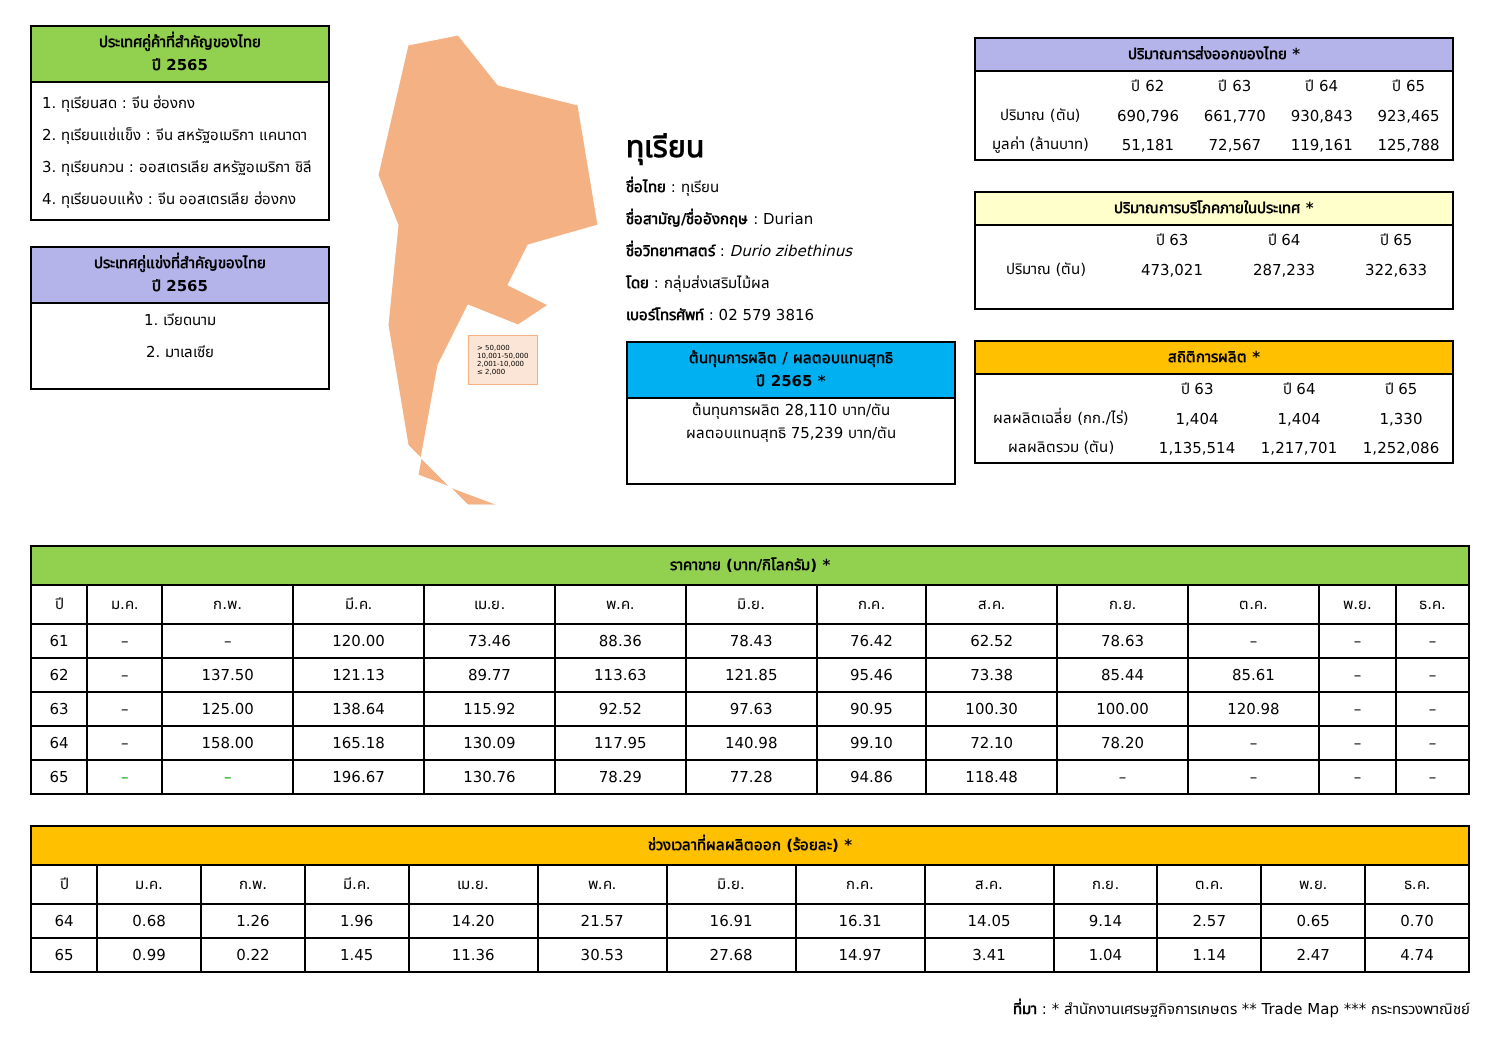ประเทศคู่ค้าที่สำคัญของไทย
ปี 2565
1. ทุเรียนสด : จีน ฮ่องกง
2. ทุเรียนแช่แข็ง : จีน สหรัฐอเมริกา แคนาดา
3. ทุเรียนกวน : ออสเตรเลีย สหรัฐอเมริกา ชิลี
4. ทุเรียนอบแห้ง : จีน ออสเตรเลีย ฮ่องกง
ประเทศคู่แข่งที่สำคัญของไทย
ปี 2565
1. เวียดนาม
2. มาเลเซีย
> 50,000
10,001-50,000
2,001-10,000
≤ 2,000
ทุเรียน
ชื่อไทย : ทุเรียน
ชื่อสามัญ/ชื่ออังกฤษ : Durian
ชื่อวิทยาศาสตร์ : Durio zibethinus
โดย : กลุ่มส่งเสริมไม้ผล
เบอร์โทรศัพท์ : 02 579 3816
ต้นทุนการผลิต / ผลตอบแทนสุทธิ
ปี 2565 *
ต้นทุนการผลิต 28,110 บาท/ตัน
ผลตอบแทนสุทธิ 75,239 บาท/ตัน
ปริมาณการส่งออกของไทย *
| | ปี 62 | ปี 63 | ปี 64 | ปี 65 |
| ปริมาณ (ตัน) | 690,796 | 661,770 | 930,843 | 923,465 |
| มูลค่า (ล้านบาท) | 51,181 | 72,567 | 119,161 | 125,788 |
ปริมาณการบริโภคภายในประเทศ *
| | ปี 63 | ปี 64 | ปี 65 |
| ปริมาณ (ตัน) | 473,021 | 287,233 | 322,633 |
สถิติการผลิต *
| | ปี 63 | ปี 64 | ปี 65 |
| ผลผลิตเฉลี่ย (กก./ไร่) | 1,404 | 1,404 | 1,330 |
| ผลผลิตรวม (ตัน) | 1,135,514 | 1,217,701 | 1,252,086 |
| ราคาขาย (บาท/กิโลกรัม) * | | | | | | | | | | | | |
| --- | --- | --- | --- | --- | --- | --- | --- | --- | --- | --- | --- | --- |
| ปี | ม.ค. | ก.พ. | มี.ค. | เม.ย. | พ.ค. | มิ.ย. | ก.ค. | ส.ค. | ก.ย. | ต.ค. | พ.ย. | ธ.ค. |
| 61 | – | – | 120.00 | 73.46 | 88.36 | 78.43 | 76.42 | 62.52 | 78.63 | – | – | – |
| 62 | – | 137.50 | 121.13 | 89.77 | 113.63 | 121.85 | 95.46 | 73.38 | 85.44 | 85.61 | – | – |
| 63 | – | 125.00 | 138.64 | 115.92 | 92.52 | 97.63 | 90.95 | 100.30 | 100.00 | 120.98 | – | – |
| 64 | – | 158.00 | 165.18 | 130.09 | 117.95 | 140.98 | 99.10 | 72.10 | 78.20 | – | – | – |
| 65 | – | – | 196.67 | 130.76 | 78.29 | 77.28 | 94.86 | 118.48 | – | – | – | – |
| ช่วงเวลาที่ผลผลิตออก (ร้อยละ) * | | | | | | | | | | | | |
| --- | --- | --- | --- | --- | --- | --- | --- | --- | --- | --- | --- | --- |
| ปี | ม.ค. | ก.พ. | มี.ค. | เม.ย. | พ.ค. | มิ.ย. | ก.ค. | ส.ค. | ก.ย. | ต.ค. | พ.ย. | ธ.ค. |
| 64 | 0.68 | 1.26 | 1.96 | 14.20 | 21.57 | 16.91 | 16.31 | 14.05 | 9.14 | 2.57 | 0.65 | 0.70 |
| 65 | 0.99 | 0.22 | 1.45 | 11.36 | 30.53 | 27.68 | 14.97 | 3.41 | 1.04 | 1.14 | 2.47 | 4.74 |
ที่มา : * สำนักงานเศรษฐกิจการเกษตร ** Trade Map *** กระทรวงพาณิชย์